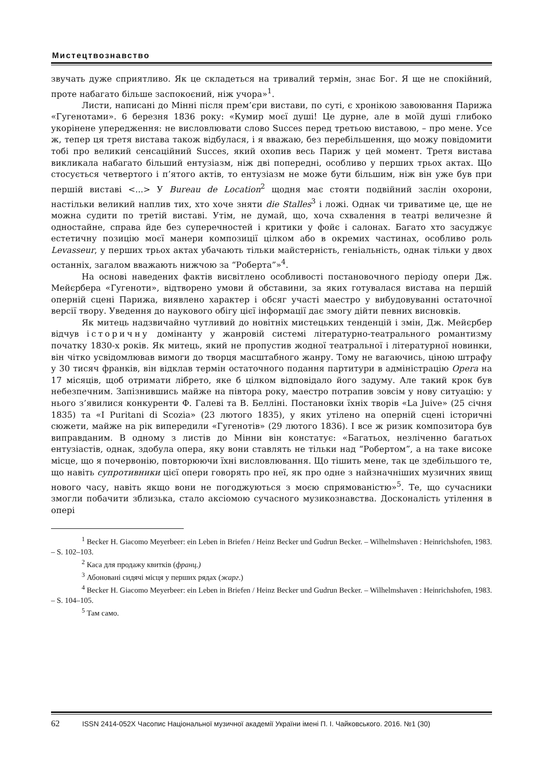Мистецтвознавство
звучать дуже сприятливо. Як це складеться на тривалий термін, знає Бог. Я ще не спокійний, проте набагато більше заспокоєний, ніж учора»<sup>1</sup>.
Листи, написані до Мінні після прем’єри вистави, по суті, є хронікою завоювання Парижа «Гугенотами». 6 березня 1836 року: «Кумир моєї душі! Це дурне, але в моїй душі глибоко укорінене упередження: не висловлювати слово Succes перед третьою виставою, – про мене. Усе ж, тепер ця третя вистава також відбулася, і я вважаю, без перебільшення, що можу повідомити тобі про великий сенсаційний Succes, який охопив весь Париж у цей момент. Третя вистава викликала набагато більший ентузіазм, ніж дві попередні, особливо у перших трьох актах. Що стосується четвертого і п’ятого актів, то ентузіазм не може бути більшим, ніж він уже був при першій виставі <...> У Bureau de Location<sup>2</sup> щодня має стояти подвійний заслін охорони, настільки великий наплив тих, хто хоче зняти die Stalles<sup>3</sup> і ложі. Однак чи триватиме це, ще не можна судити по третій виставі. Утім, не думай, що, хоча схвалення в театрі величезне й одностайне, справа йде без суперечностей і критики у фойє і салонах. Багато хто засуджує естетичну позицію моєї манери композиції цілком або в окремих частинах, особливо роль Levasseur, у перших трьох актах убачають тільки майстерність, геніальність, однак тільки у двох останніх, загалом вважають нижчою за “Роберта”»<sup>4</sup>.
На основі наведених фактів висвітлено особливості постановочного періоду опери Дж. Мейєрбера «Гугеноти», відтворено умови й обставини, за яких готувалася вистава на першій оперній сцені Парижа, виявлено характер і обсяг участі маестро у вибудовуванні остаточної версії твору. Уведення до наукового обігу цієї інформації дає змогу дійти певних висновків.
Як митець надзвичайно чутливий до новітніх мистецьких тенденцій і змін, Дж. Мейєрбер відчув історичну домінанту у жанровій системі літературно-театрального романтизму початку 1830-х років. Як митець, який не пропустив жодної театральної і літературної новинки, він чітко усвідомлював вимоги до творця масштабного жанру. Тому не вагаючись, ціною штрафу у 30 тисяч франків, він відклав термін остаточного подання партитури в адміністрацію Opera на 17 місяців, щоб отримати лібрето, яке б цілком відповідало його задуму. Але такий крок був небезпечним. Запізнившись майже на півтора року, маестро потрапив зовсім у нову ситуацію: у нього з’явилися конкуренти Ф. Галеві та В. Белліні. Постановки їхніх творів «La Juive» (25 січня 1835) та «I Puritani di Scozia» (23 лютого 1835), у яких утілено на оперній сцені історичні сюжети, майже на рік випередили «Гугенотів» (29 лютого 1836). І все ж ризик композитора був виправданим. В одному з листів до Мінни він констатує: «Багатьох, незліченно багатьох ентузіастів, однак, здобула опера, яку вони ставлять не тільки над “Робертом”, а на таке високе місце, що я почервонію, повторюючи їхні висловлювання. Що тішить мене, так це здебільшого те, що навіть супротивники цієї опери говорять про неї, як про одне з найзначніших музичних явищ нового часу, навіть якщо вони не погоджуються з моєю спрямованістю»<sup>5</sup>. Те, що сучасники змогли побачити зблизька, стало аксіомою сучасного музикознавства. Досконалість утілення в опері
<sup>1</sup> Becker H. Giacomo Meyerbeer: ein Leben in Briefen / Heinz Becker und Gudrun Becker. – Wilhelmshaven : Heinrichshofen, 1983. – S. 102–103.
<sup>2</sup> Каса для продажу квитків (франц.)
<sup>3</sup> Абоновані сидячі місця у перших рядах (жарг.)
<sup>4</sup> Becker H. Giacomo Meyerbeer: ein Leben in Briefen / Heinz Becker und Gudrun Becker. – Wilhelmshaven : Heinrichshofen, 1983. – S. 104–105.
<sup>5</sup> Там само.
62 ISSN 2414-052X Часопис Національної музичної академії України імені П. І. Чайковського. 2016. №1 (30)